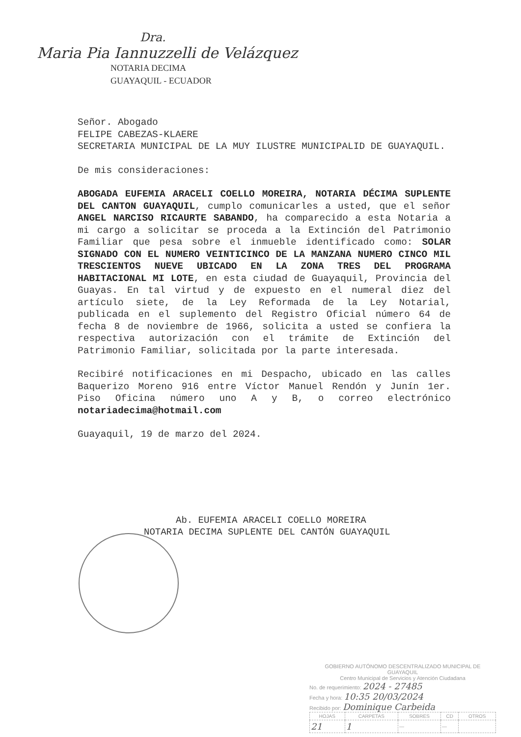Dra.
Maria Pia Iannuzzelli de Velázquez
NOTARIA DECIMA
GUAYAQUIL - ECUADOR
Señor. Abogado
FELIPE CABEZAS-KLAERE
SECRETARIA MUNICIPAL DE LA MUY ILUSTRE MUNICIPALID DE GUAYAQUIL.
De mis consideraciones:
ABOGADA EUFEMIA ARACELI COELLO MOREIRA, NOTARIA DÉCIMA SUPLENTE DEL CANTON GUAYAQUIL, cumplo comunicarles a usted, que el señor ANGEL NARCISO RICAURTE SABANDO, ha comparecido a esta Notaria a mi cargo a solicitar se proceda a la Extinción del Patrimonio Familiar que pesa sobre el inmueble identificado como: SOLAR SIGNADO CON EL NUMERO VEINTICINCO DE LA MANZANA NUMERO CINCO MIL TRESCIENTOS NUEVE UBICADO EN LA ZONA TRES DEL PROGRAMA HABITACIONAL MI LOTE, en esta ciudad de Guayaquil, Provincia del Guayas. En tal virtud y de expuesto en el numeral diez del artículo siete, de la Ley Reformada de la Ley Notarial, publicada en el suplemento del Registro Oficial número 64 de fecha 8 de noviembre de 1966, solicita a usted se confiera la respectiva autorización con el trámite de Extinción del Patrimonio Familiar, solicitada por la parte interesada.
Recibiré notificaciones en mi Despacho, ubicado en las calles Baquerizo Moreno 916 entre Víctor Manuel Rendón y Junín 1er. Piso Oficina número uno A y B, o correo electrónico notariadecima@hotmail.com
Guayaquil, 19 de marzo del 2024.
Ab. EUFEMIA ARACELI COELLO MOREIRA
NOTARIA DECIMA SUPLENTE DEL CANTÓN GUAYAQUIL
GOBIERNO AUTÓNOMO DESCENTRALIZADO MUNICIPAL DE GUAYAQUIL
Centro Municipal de Servicios y Atención Ciudadana
No. de requerimiento: 2024 - 27485
Fecha y hora: 10:35 20/03/2024
Recibido por: Dominique Carbeida
| HOJAS | CARPETAS | SOBRES | CD | OTROS |
| --- | --- | --- | --- | --- |
| 21 | 1 | — | — | |